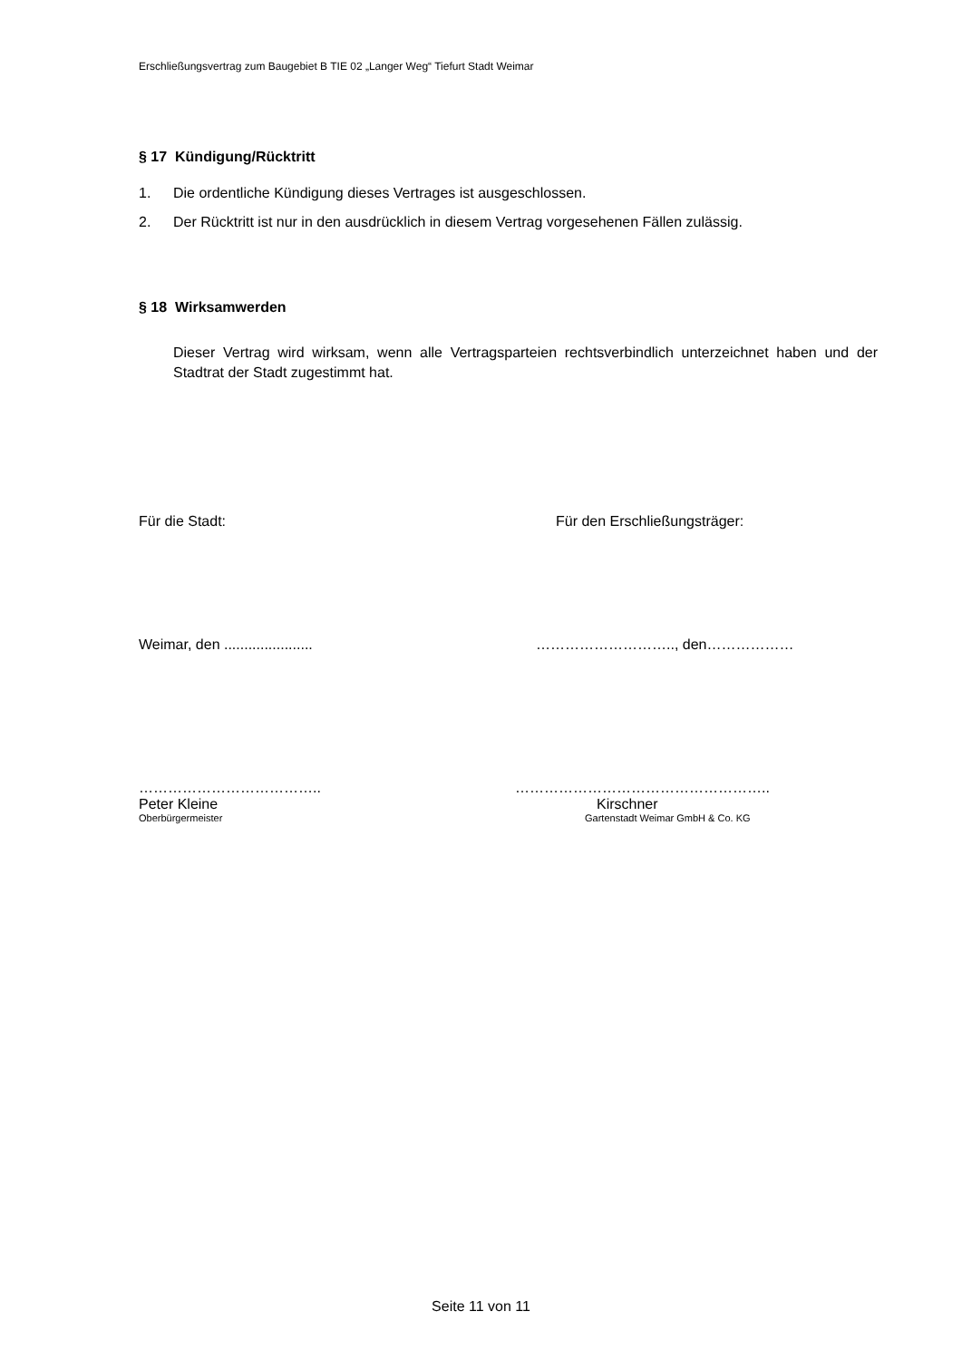Erschließungsvertrag zum Baugebiet B TIE 02 „Langer Weg“ Tiefurt Stadt Weimar
§ 17 Kündigung/Rücktritt
1. Die ordentliche Kündigung dieses Vertrages ist ausgeschlossen.
2. Der Rücktritt ist nur in den ausdrücklich in diesem Vertrag vorgesehenen Fällen zulässig.
§ 18 Wirksamwerden
Dieser Vertrag wird wirksam, wenn alle Vertragsparteien rechtsverbindlich unterzeichnet haben und der Stadtrat der Stadt zugestimmt hat.
Für die Stadt: Für den Erschließungsträger:
Weimar, den ...................... ……………………….., den………………
……………………………….. ……………………………………………..
Peter Kleine Kirschner
Oberbürgermeister Gartenstadt Weimar GmbH & Co. KG
Seite 11 von 11